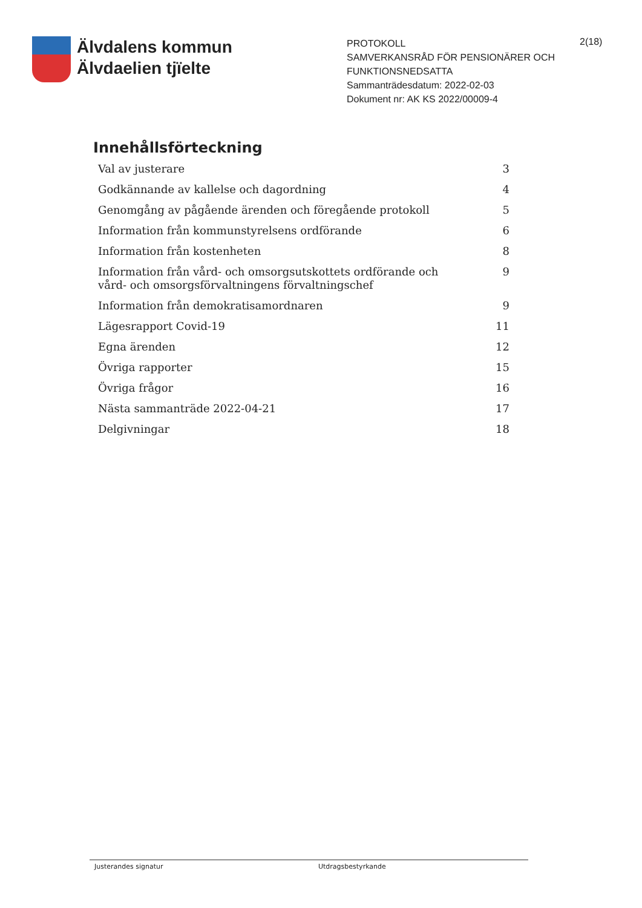Älvdalens kommun
Älvdaelien tjïelte
PROTOKOLL
SAMVERKANSRÅD FÖR PENSIONÄRER OCH FUNKTIONSNEDSATTA
Sammanträdesdatum: 2022-02-03
Dokument nr: AK KS 2022/00009-4
2(18)
Innehållsförteckning
Val av justerare 3
Godkännande av kallelse och dagordning 4
Genomgång av pågående ärenden och föregående protokoll 5
Information från kommunstyrelsens ordförande 6
Information från kostenheten 8
Information från vård- och omsorgsutskottets ordförande och vård- och omsorgsförvaltningens förvaltningschef 9
Information från demokratisamordnaren 9
Lägesrapport Covid-19 11
Egna ärenden 12
Övriga rapporter 15
Övriga frågor 16
Nästa sammanträde 2022-04-21 17
Delgivningar 18
Justerandes signatur Utdragsbestyrkande